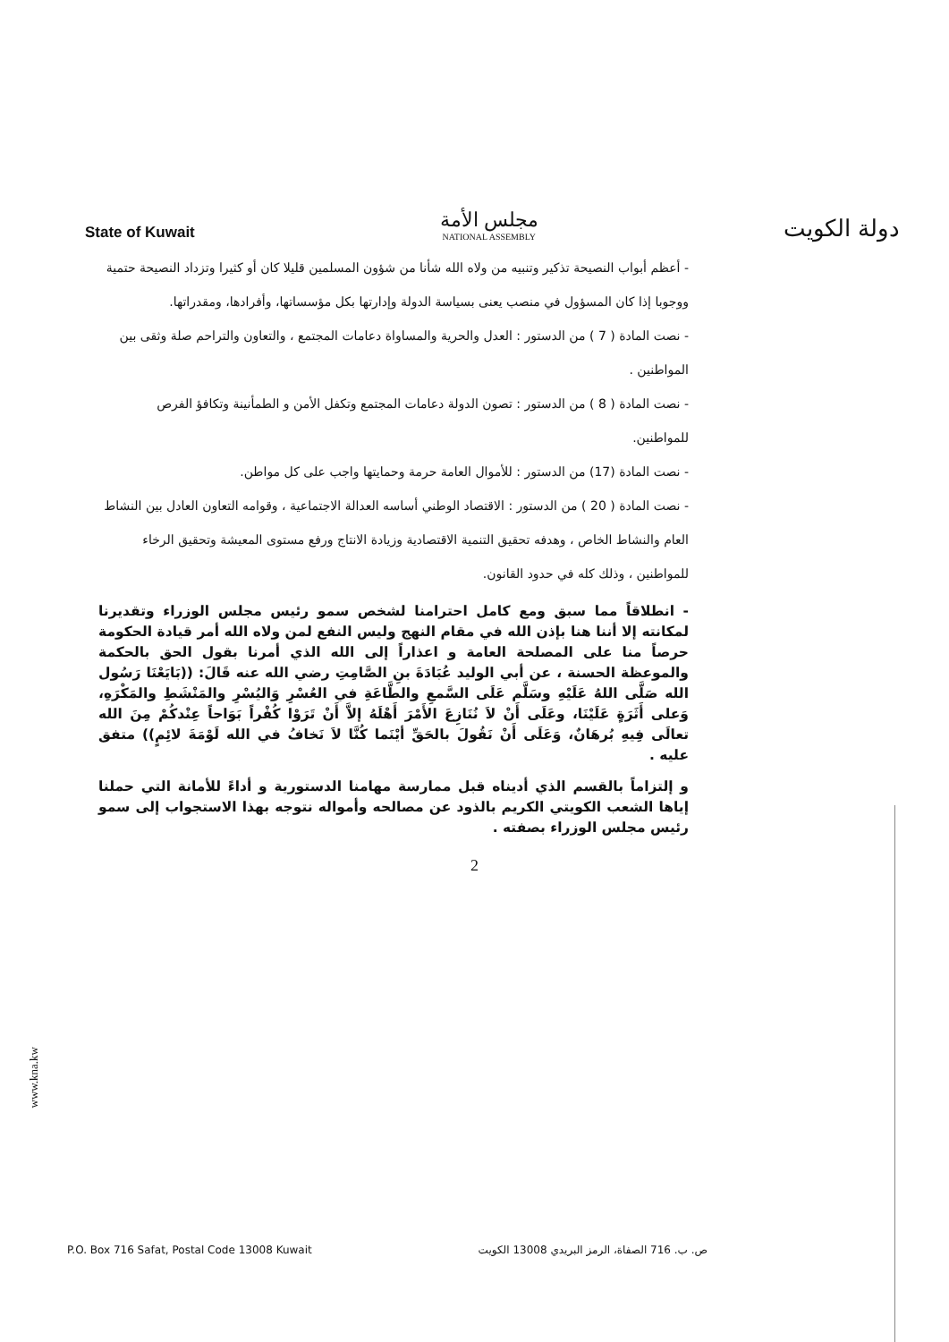State of Kuwait
مجلس الأمة
NATIONAL ASSEMBLY
دولة الكويت
- أعظم أبواب النصيحة تذكير وتنبيه من ولاه الله شأنا من شؤون المسلمين قليلا كان أو كثيرا وتزداد النصيحة حتمية ووجوبا إذا كان المسؤول في منصب يعنى بسياسة الدولة وإدارتها بكل مؤسساتها، وأفرادها، ومقدراتها.
- نصت المادة ( 7 ) من الدستور : العدل والحرية والمساواة دعامات المجتمع ، والتعاون والتراحم صلة وثقى بين المواطنين .
- نصت المادة ( 8 ) من الدستور : تصون الدولة دعامات المجتمع وتكفل الأمن و الطمأنينة وتكافؤ الفرص للمواطنين.
- نصت المادة (17) من الدستور : للأموال العامة حرمة وحمايتها واجب على كل مواطن.
- نصت المادة ( 20 ) من الدستور : الاقتصاد الوطني أساسه العدالة الاجتماعية ، وقوامه التعاون العادل بين النشاط العام والنشاط الخاص ، وهدفه تحقيق التنمية الاقتصادية وزيادة الانتاج ورفع مستوى المعيشة وتحقيق الرخاء للمواطنين ، وذلك كله في حدود القانون.
- انطلاقاً مما سبق ومع كامل احترامنا لشخص سمو رئيس مجلس الوزراء وتقديرنا لمكانته إلا أننا هنا بإذن الله في مقام النهج وليس النفع لمن ولاه الله أمر قيادة الحكومة حرصاً منا على المصلحة العامة و اعذاراً إلى الله الذي أمرنا بقول الحق بالحكمة والموعظة الحسنة ، عن أبي الوليد عُبَادَةَ بنِ الصَّامِتِ رضي الله عنه قَالَ: ((بَايَعْنَا رَسُول الله صَلَّى اللهُ عَلَيْهِ وسَلَّم عَلَى السَّمعِ والطَّاعَةِ في العُسْرِ وَاليُسْرِ والمَنْشَطِ والمَكْرَهِ، وَعلى أَثَرَةٍ عَلَيْنَا، وعَلَى أَنْ لاَ نُنَازِعَ الأَمْرَ أَهْلَهُ إلاَّ أَنْ تَرَوْا كُفْراً بَوَاحاً عِنْدكُمْ مِنَ الله تعالَى فِيهِ بُرهَانٌ، وَعَلَى أَنْ نَقُولَ بالحَقِّ أيْنَما كُنَّا لاَ نَخافُ في الله لَوْمَةَ لائِمٍ)) متفق عليه .
و إلتزاماً بالقسم الذي أديناه قبل ممارسة مهامنا الدستورية و أداءً للأمانة التي حملنا إياها الشعب الكويتي الكريم بالذود عن مصالحه وأمواله نتوجه بهذا الاستجواب إلى سمو رئيس مجلس الوزراء بصفته .
2
www.kna.kw
P.O. Box 716 Safat, Postal Code 13008 Kuwait ص. ب. 716 الصفاة، الرمز البريدي 13008 الكويت